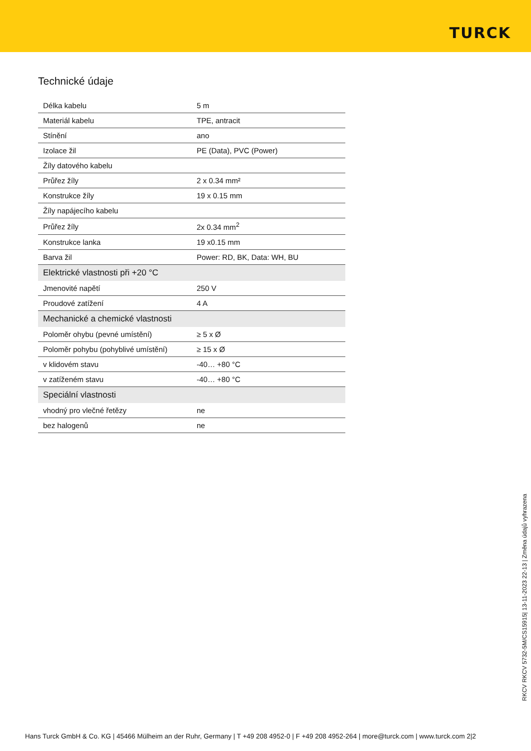TURCK
Technické údaje
| Délka kabelu | 5 m |
| Materiál kabelu | TPE, antracit |
| Stínění | ano |
| Izolace žil | PE (Data), PVC (Power) |
| Žíly datového kabelu | |
| Průřez žíly | 2 x 0.34 mm² |
| Konstrukce žíly | 19 x 0.15 mm |
| Žíly napájecího kabelu | |
| Průřez žíly | 2x 0.34 mm<sup>2</sup> |
| Konstrukce lanka | 19 x0.15 mm |
| Barva žil | Power: RD, BK, Data: WH, BU |
| Elektrické vlastnosti při +20 °C | |
| Jmenovité napětí | 250 V |
| Proudové zatížení | 4 A |
| Mechanické a chemické vlastnosti | |
| Poloměr ohybu (pevné umístění) | ≥ 5 x Ø |
| Poloměr pohybu (pohyblivé umístění) | ≥ 15 x Ø |
| v klidovém stavu | -40… +80 °C |
| v zatíženém stavu | -40… +80 °C |
| Speciální vlastnosti | |
| vhodný pro vlečné řetězy | ne |
| bez halogenů | ne |
RKCV RKCV 5732-5M/CS15915| 13-11-2023 22-13 | Změna údajů vyhrazena
Hans Turck GmbH & Co. KG | 45466 Mülheim an der Ruhr, Germany | T +49 208 4952-0 | F +49 208 4952-264 | more@turck.com | www.turck.com 2|2